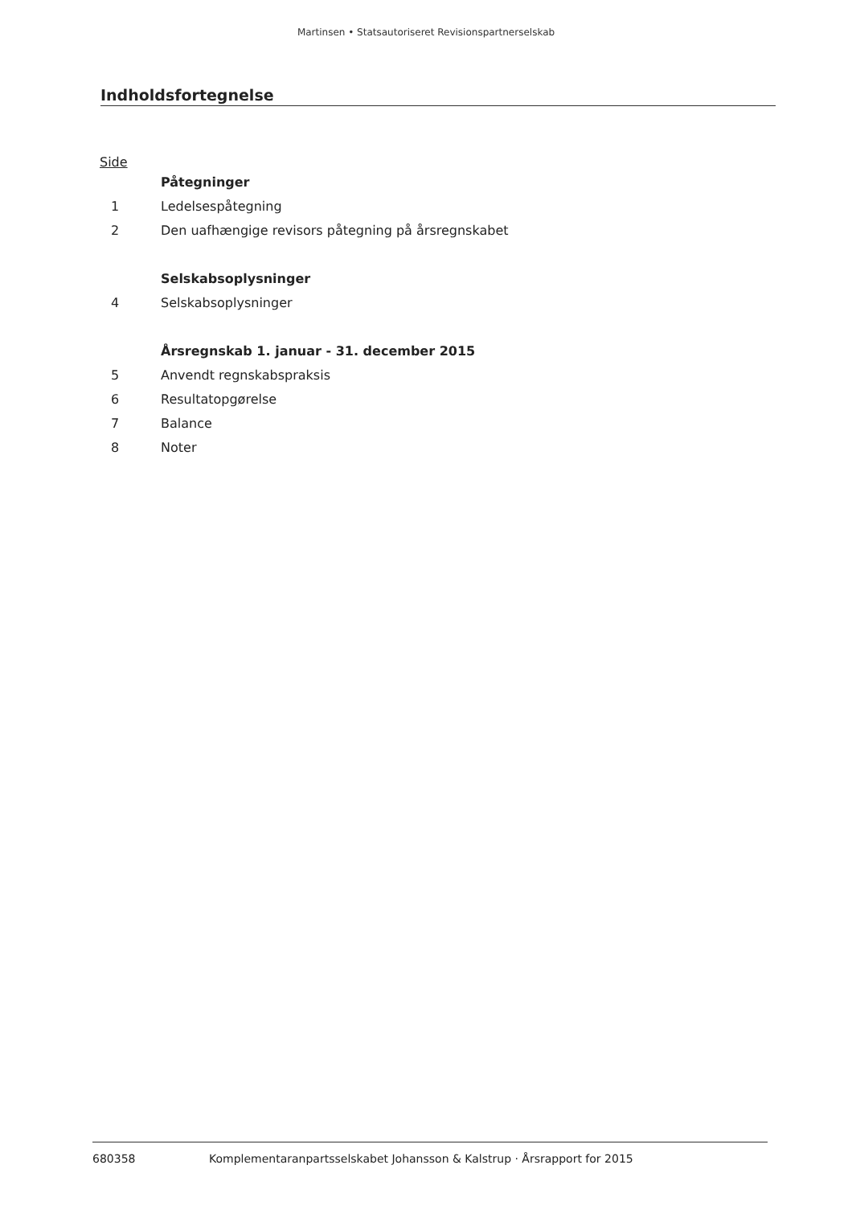Martinsen • Statsautoriseret Revisionspartnerselskab
Indholdsfortegnelse
Side
Påtegninger
1 Ledelsespåtegning
2 Den uafhængige revisors påtegning på årsregnskabet
Selskabsoplysninger
4 Selskabsoplysninger
Årsregnskab 1. januar - 31. december 2015
5 Anvendt regnskabspraksis
6 Resultatopgørelse
7 Balance
8 Noter
680358 Komplementaranpartsselskabet Johansson & Kalstrup · Årsrapport for 2015